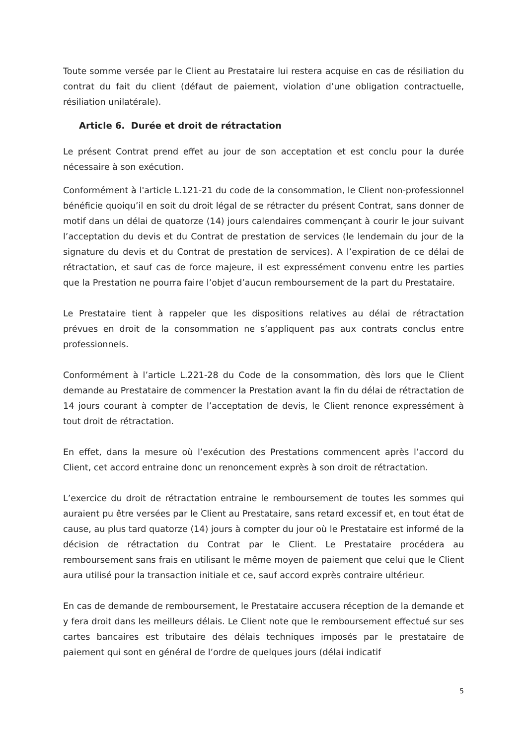Toute somme versée par le Client au Prestataire lui restera acquise en cas de résiliation du contrat du fait du client (défaut de paiement, violation d’une obligation contractuelle, résiliation unilatérale).
Article 6. Durée et droit de rétractation
Le présent Contrat prend effet au jour de son acceptation et est conclu pour la durée nécessaire à son exécution.
Conformément à l'article L.121-21 du code de la consommation, le Client non-professionnel bénéficie quoiqu’il en soit du droit légal de se rétracter du présent Contrat, sans donner de motif dans un délai de quatorze (14) jours calendaires commençant à courir le jour suivant l’acceptation du devis et du Contrat de prestation de services (le lendemain du jour de la signature du devis et du Contrat de prestation de services). A l’expiration de ce délai de rétractation, et sauf cas de force majeure, il est expressément convenu entre les parties que la Prestation ne pourra faire l’objet d’aucun remboursement de la part du Prestataire.
Le Prestataire tient à rappeler que les dispositions relatives au délai de rétractation prévues en droit de la consommation ne s’appliquent pas aux contrats conclus entre professionnels.
Conformément à l’article L.221-28 du Code de la consommation, dès lors que le Client demande au Prestataire de commencer la Prestation avant la fin du délai de rétractation de 14 jours courant à compter de l’acceptation de devis, le Client renonce expressément à tout droit de rétractation.
En effet, dans la mesure où l’exécution des Prestations commencent après l’accord du Client, cet accord entraine donc un renoncement exprès à son droit de rétractation.
L’exercice du droit de rétractation entraine le remboursement de toutes les sommes qui auraient pu être versées par le Client au Prestataire, sans retard excessif et, en tout état de cause, au plus tard quatorze (14) jours à compter du jour où le Prestataire est informé de la décision de rétractation du Contrat par le Client. Le Prestataire procédera au remboursement sans frais en utilisant le même moyen de paiement que celui que le Client aura utilisé pour la transaction initiale et ce, sauf accord exprès contraire ultérieur.
En cas de demande de remboursement, le Prestataire accusera réception de la demande et y fera droit dans les meilleurs délais. Le Client note que le remboursement effectué sur ses cartes bancaires est tributaire des délais techniques imposés par le prestataire de paiement qui sont en général de l’ordre de quelques jours (délai indicatif
5